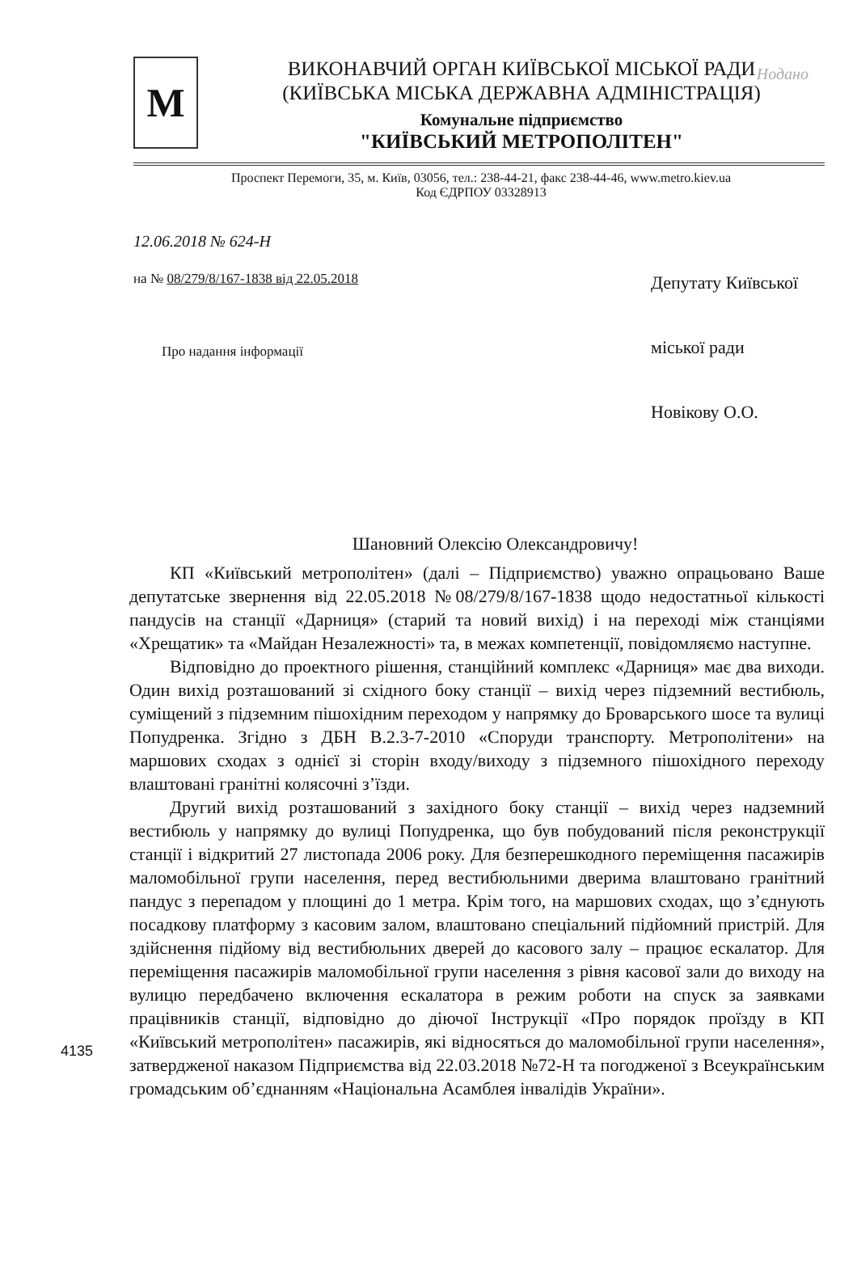Нодано
М
ВИКОНАВЧИЙ ОРГАН КИЇВСЬКОЇ МІСЬКОЇ РАДИ
(КИЇВСЬКА МІСЬКА ДЕРЖАВНА АДМІНІСТРАЦІЯ)
Комунальне підприємство
"КИЇВСЬКИЙ МЕТРОПОЛІТЕН"
Проспект Перемоги, 35, м. Київ, 03056, тел.: 238-44-21, факс 238-44-46, www.metro.kiev.ua
Код ЄДРПОУ 03328913
12.06.2018 № 624-Н
на № 08/279/8/167-1838 від 22.05.2018
Про надання інформації
Депутату Київської міської ради
Новікову О.О.
Шановний Олексію Олександровичу!
КП «Київський метрополітен» (далі – Підприємство) уважно опрацьовано Ваше депутатське звернення від 22.05.2018 №08/279/8/167-1838 щодо недостатньої кількості пандусів на станції «Дарниця» (старий та новий вихід) і на переході між станціями «Хрещатик» та «Майдан Незалежності» та, в межах компетенції, повідомляємо наступне.
Відповідно до проектного рішення, станційний комплекс «Дарниця» має два виходи. Один вихід розташований зі східного боку станції – вихід через підземний вестибюль, суміщений з підземним пішохідним переходом у напрямку до Броварського шосе та вулиці Попудренка. Згідно з ДБН В.2.3-7-2010 «Споруди транспорту. Метрополітени» на маршових сходах з однієї зі сторін входу/виходу з підземного пішохідного переходу влаштовані гранітні колясочні з’їзди.
Другий вихід розташований з західного боку станції – вихід через надземний вестибюль у напрямку до вулиці Попудренка, що був побудований після реконструкції станції і відкритий 27 листопада 2006 року. Для безперешкодного переміщення пасажирів маломобільної групи населення, перед вестибюльними дверима влаштовано гранітний пандус з перепадом у площині до 1 метра. Крім того, на маршових сходах, що з’єднують посадкову платформу з касовим залом, влаштовано спеціальний підйомний пристрій. Для здійснення підйому від вестибюльних дверей до касового залу – працює ескалатор. Для переміщення пасажирів маломобільної групи населення з рівня касової зали до виходу на вулицю передбачено включення ескалатора в режим роботи на спуск за заявками працівників станції, відповідно до діючої Інструкції «Про порядок проїзду в КП «Київський метрополітен» пасажирів, які відносяться до маломобільної групи населення», затвердженої наказом Підприємства від 22.03.2018 №72-Н та погодженої з Всеукраїнським громадським об’єднанням «Національна Асамблея інвалідів України».
4135